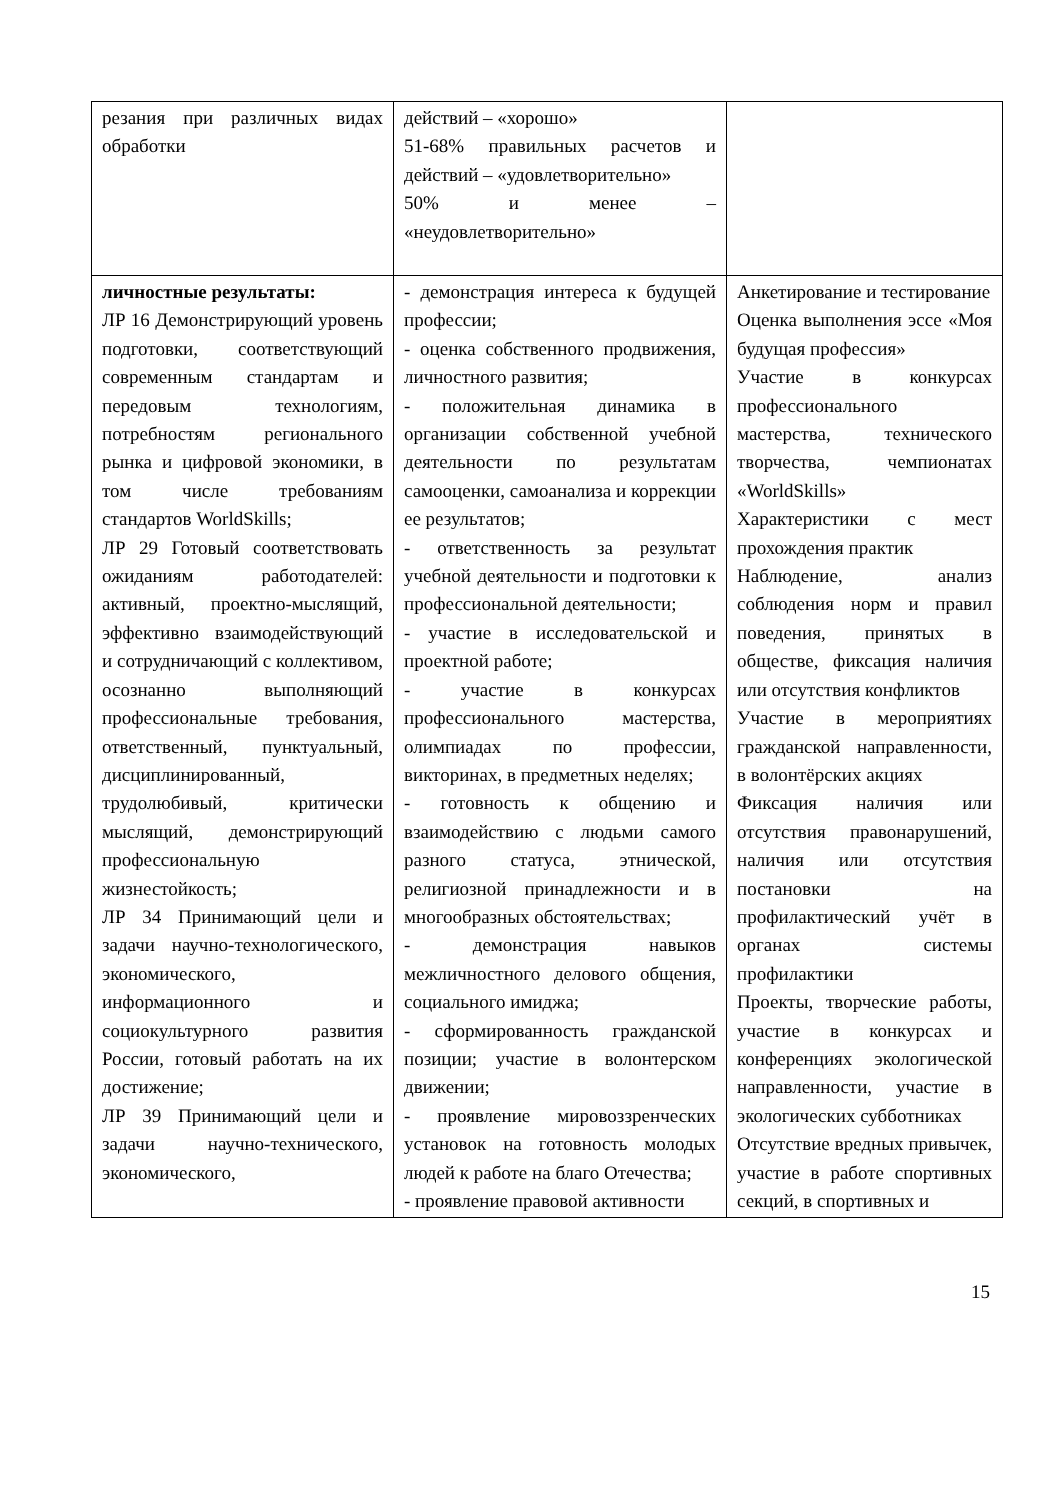| резания при различных видах обработки | действий – «хорошо» 51-68% правильных расчетов и действий – «удовлетворительно» 50% и менее – «неудовлетворительно» | |
| личностные результаты: ЛР 16 Демонстрирующий уровень подготовки, соответствующий современным стандартам и передовым технологиям, потребностям регионального рынка и цифровой экономики, в том числе требованиям стандартов WorldSkills; ЛР 29 Готовый соответствовать ожиданиям работодателей: активный, проектно-мыслящий, эффективно взаимодействующий и сотрудничающий с коллективом, осознанно выполняющий профессиональные требования, ответственный, пунктуальный, дисциплинированный, трудолюбивый, критически мыслящий, демонстрирующий профессиональную жизнестойкость; ЛР 34 Принимающий цели и задачи научно-технологического, экономического, информационного и социокультурного развития России, готовый работать на их достижение; ЛР 39 Принимающий цели и задачи научно-технического, экономического, | - демонстрация интереса к будущей профессии; - оценка собственного продвижения, личностного развития; - положительная динамика в организации собственной учебной деятельности по результатам самооценки, самоанализа и коррекции ее результатов; - ответственность за результат учебной деятельности и подготовки к профессиональной деятельности; - участие в исследовательской и проектной работе; - участие в конкурсах профессионального мастерства, олимпиадах по профессии, викторинах, в предметных неделях; - готовность к общению и взаимодействию с людьми самого разного статуса, этнической, религиозной принадлежности и в многообразных обстоятельствах; - демонстрация навыков межличностного делового общения, социального имиджа; - сформированность гражданской позиции; участие в волонтерском движении; - проявление мировоззренческих установок на готовность молодых людей к работе на благо Отечества; - проявление правовой активности | Анкетирование и тестирование Оценка выполнения эссе «Моя будущая профессия» Участие в конкурсах профессионального мастерства, технического творчества, чемпионатах «WorldSkills» Характеристики с мест прохождения практик Наблюдение, анализ соблюдения норм и правил поведения, принятых в обществе, фиксация наличия или отсутствия конфликтов Участие в мероприятиях гражданской направленности, в волонтёрских акциях Фиксация наличия или отсутствия правонарушений, наличия или отсутствия постановки на профилактический учёт в органах системы профилактики Проекты, творческие работы, участие в конкурсах и конференциях экологической направленности, участие в экологических субботниках Отсутствие вредных привычек, участие в работе спортивных секций, в спортивных и |
15